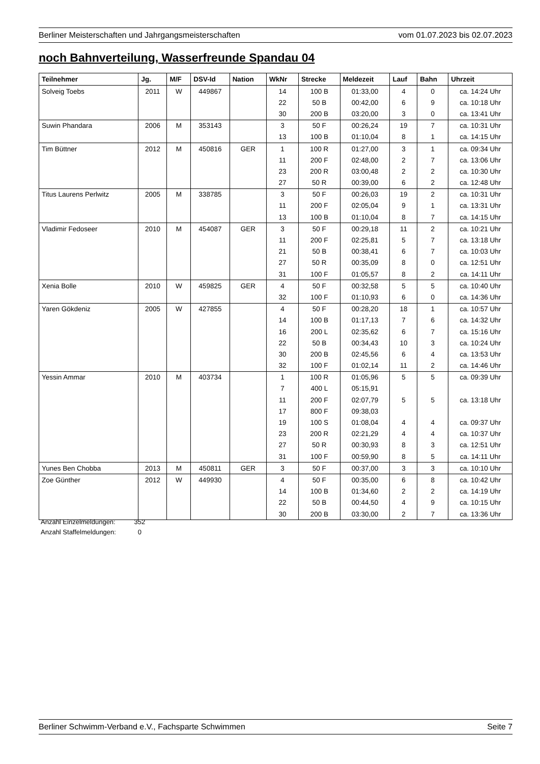Berliner Meisterschaften und Jahrgangsmeisterschaften vom 01.07.2023 bis 02.07.2023
noch Bahnverteilung, Wasserfreunde Spandau 04
| Teilnehmer | Jg. | M/F | DSV-Id | Nation | WkNr | Strecke | Meldezeit | Lauf | Bahn | Uhrzeit |
| --- | --- | --- | --- | --- | --- | --- | --- | --- | --- | --- |
| Solveig Toebs | 2011 | W | 449867 | | 14 | 100 B | 01:33,00 | 4 | 0 | ca. 14:24 Uhr |
| | | | | | 22 | 50 B | 00:42,00 | 6 | 9 | ca. 10:18 Uhr |
| | | | | | 30 | 200 B | 03:20,00 | 3 | 0 | ca. 13:41 Uhr |
| Suwin Phandara | 2006 | M | 353143 | | 3 | 50 F | 00:26,24 | 19 | 7 | ca. 10:31 Uhr |
| | | | | | 13 | 100 B | 01:10,04 | 8 | 1 | ca. 14:15 Uhr |
| Tim Büttner | 2012 | M | 450816 | GER | 1 | 100 R | 01:27,00 | 3 | 1 | ca. 09:34 Uhr |
| | | | | | 11 | 200 F | 02:48,00 | 2 | 7 | ca. 13:06 Uhr |
| | | | | | 23 | 200 R | 03:00,48 | 2 | 2 | ca. 10:30 Uhr |
| | | | | | 27 | 50 R | 00:39,00 | 6 | 2 | ca. 12:48 Uhr |
| Titus Laurens Perlwitz | 2005 | M | 338785 | | 3 | 50 F | 00:26,03 | 19 | 2 | ca. 10:31 Uhr |
| | | | | | 11 | 200 F | 02:05,04 | 9 | 1 | ca. 13:31 Uhr |
| | | | | | 13 | 100 B | 01:10,04 | 8 | 7 | ca. 14:15 Uhr |
| Vladimir Fedoseer | 2010 | M | 454087 | GER | 3 | 50 F | 00:29,18 | 11 | 2 | ca. 10:21 Uhr |
| | | | | | 11 | 200 F | 02:25,81 | 5 | 7 | ca. 13:18 Uhr |
| | | | | | 21 | 50 B | 00:38,41 | 6 | 7 | ca. 10:03 Uhr |
| | | | | | 27 | 50 R | 00:35,09 | 8 | 0 | ca. 12:51 Uhr |
| | | | | | 31 | 100 F | 01:05,57 | 8 | 2 | ca. 14:11 Uhr |
| Xenia Bolle | 2010 | W | 459825 | GER | 4 | 50 F | 00:32,58 | 5 | 5 | ca. 10:40 Uhr |
| | | | | | 32 | 100 F | 01:10,93 | 6 | 0 | ca. 14:36 Uhr |
| Yaren Gökdeniz | 2005 | W | 427855 | | 4 | 50 F | 00:28,20 | 18 | 1 | ca. 10:57 Uhr |
| | | | | | 14 | 100 B | 01:17,13 | 7 | 6 | ca. 14:32 Uhr |
| | | | | | 16 | 200 L | 02:35,62 | 6 | 7 | ca. 15:16 Uhr |
| | | | | | 22 | 50 B | 00:34,43 | 10 | 3 | ca. 10:24 Uhr |
| | | | | | 30 | 200 B | 02:45,56 | 6 | 4 | ca. 13:53 Uhr |
| | | | | | 32 | 100 F | 01:02,14 | 11 | 2 | ca. 14:46 Uhr |
| Yessin Ammar | 2010 | M | 403734 | | 1 | 100 R | 01:05,96 | 5 | 5 | ca. 09:39 Uhr |
| | | | | | 7 | 400 L | 05:15,91 | | | |
| | | | | | 11 | 200 F | 02:07,79 | 5 | 5 | ca. 13:18 Uhr |
| | | | | | 17 | 800 F | 09:38,03 | | | |
| | | | | | 19 | 100 S | 01:08,04 | 4 | 4 | ca. 09:37 Uhr |
| | | | | | 23 | 200 R | 02:21,29 | 4 | 4 | ca. 10:37 Uhr |
| | | | | | 27 | 50 R | 00:30,93 | 8 | 3 | ca. 12:51 Uhr |
| | | | | | 31 | 100 F | 00:59,90 | 8 | 5 | ca. 14:11 Uhr |
| Yunes Ben Chobba | 2013 | M | 450811 | GER | 3 | 50 F | 00:37,00 | 3 | 3 | ca. 10:10 Uhr |
| Zoe Günther | 2012 | W | 449930 | | 4 | 50 F | 00:35,00 | 6 | 8 | ca. 10:42 Uhr |
| | | | | | 14 | 100 B | 01:34,60 | 2 | 2 | ca. 14:19 Uhr |
| | | | | | 22 | 50 B | 00:44,50 | 4 | 9 | ca. 10:15 Uhr |
| | | | | | 30 | 200 B | 03:30,00 | 2 | 7 | ca. 13:36 Uhr |
Anzahl Einzelmeldungen: 352
Anzahl Staffelmeldungen: 0
Berliner Schwimm-Verband e.V., Fachsparte Schwimmen Seite 7